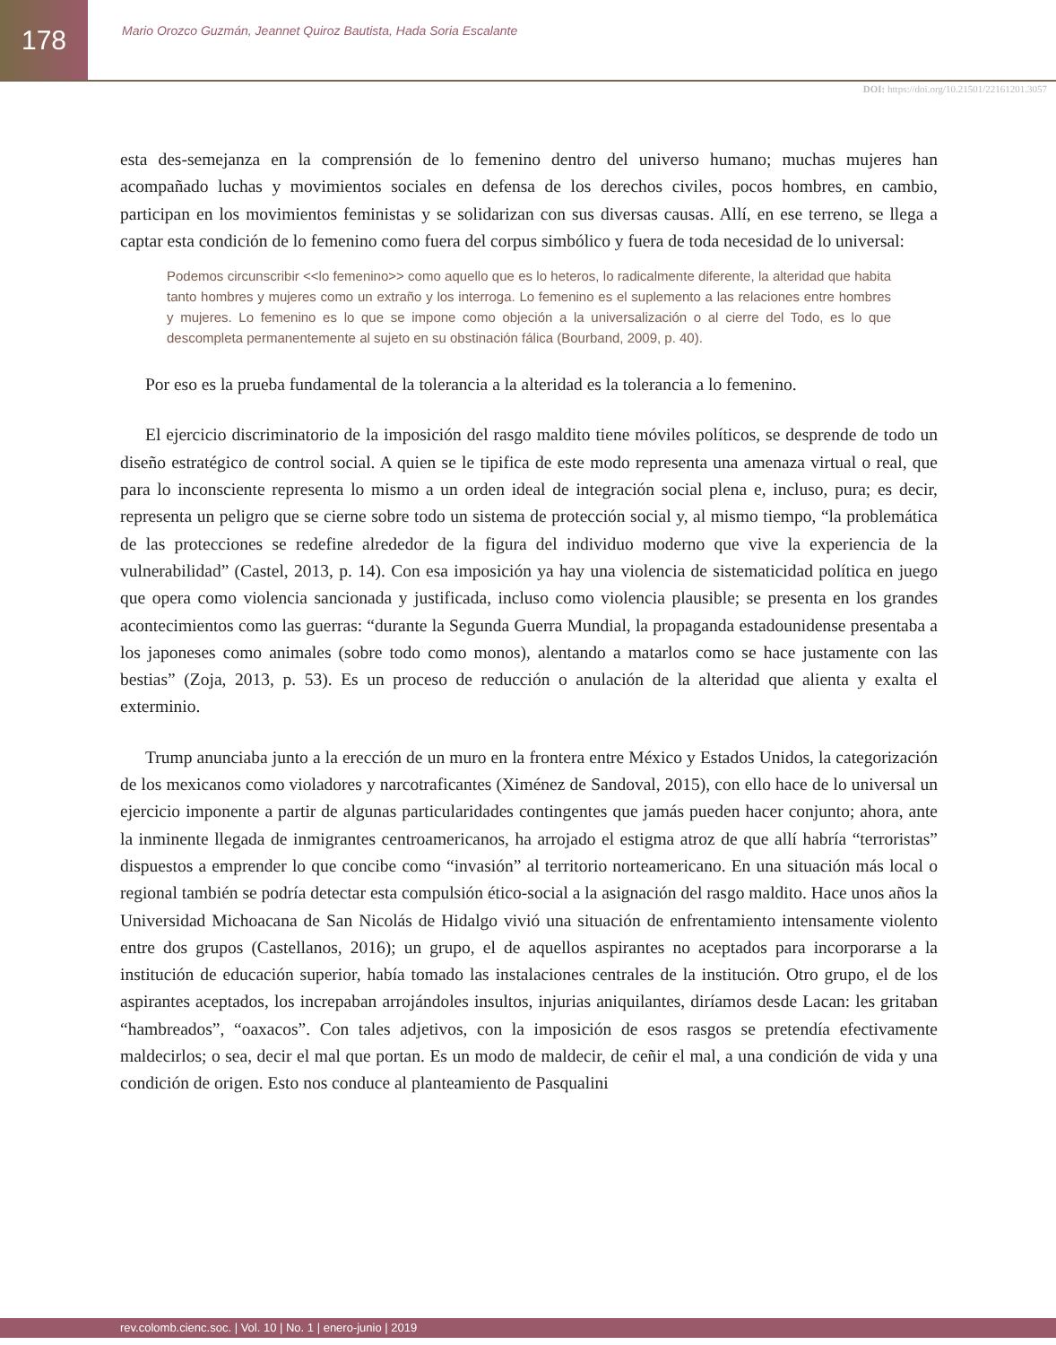178
Mario Orozco Guzmán, Jeannet Quiroz Bautista, Hada Soria Escalante
DOI: https://doi.org/10.21501/22161201.3057
esta des-semejanza en la comprensión de lo femenino dentro del universo humano; muchas mujeres han acompañado luchas y movimientos sociales en defensa de los derechos civiles, pocos hombres, en cambio, participan en los movimientos feministas y se solidarizan con sus diversas causas. Allí, en ese terreno, se llega a captar esta condición de lo femenino como fuera del corpus simbólico y fuera de toda necesidad de lo universal:
Podemos circunscribir <<lo femenino>> como aquello que es lo heteros, lo radicalmente diferente, la alteridad que habita tanto hombres y mujeres como un extraño y los interroga. Lo femenino es el suplemento a las relaciones entre hombres y mujeres. Lo femenino es lo que se impone como objeción a la universalización o al cierre del Todo, es lo que descompleta permanentemente al sujeto en su obstinación fálica (Bourband, 2009, p. 40).
Por eso es la prueba fundamental de la tolerancia a la alteridad es la tolerancia a lo femenino.
El ejercicio discriminatorio de la imposición del rasgo maldito tiene móviles políticos, se desprende de todo un diseño estratégico de control social. A quien se le tipifica de este modo representa una amenaza virtual o real, que para lo inconsciente representa lo mismo a un orden ideal de integración social plena e, incluso, pura; es decir, representa un peligro que se cierne sobre todo un sistema de protección social y, al mismo tiempo, “la problemática de las protecciones se redefine alrededor de la figura del individuo moderno que vive la experiencia de la vulnerabilidad” (Castel, 2013, p. 14). Con esa imposición ya hay una violencia de sistematicidad política en juego que opera como violencia sancionada y justificada, incluso como violencia plausible; se presenta en los grandes acontecimientos como las guerras: “durante la Segunda Guerra Mundial, la propaganda estadounidense presentaba a los japoneses como animales (sobre todo como monos), alentando a matarlos como se hace justamente con las bestias” (Zoja, 2013, p. 53). Es un proceso de reducción o anulación de la alteridad que alienta y exalta el exterminio.
Trump anunciaba junto a la erección de un muro en la frontera entre México y Estados Unidos, la categorización de los mexicanos como violadores y narcotraficantes (Ximénez de Sandoval, 2015), con ello hace de lo universal un ejercicio imponente a partir de algunas particularidades contingentes que jamás pueden hacer conjunto; ahora, ante la inminente llegada de inmigrantes centroamericanos, ha arrojado el estigma atroz de que allí habría “terroristas” dispuestos a emprender lo que concibe como “invasión” al territorio norteamericano. En una situación más local o regional también se podría detectar esta compulsión ético-social a la asignación del rasgo maldito. Hace unos años la Universidad Michoacana de San Nicolás de Hidalgo vivió una situación de enfrentamiento intensamente violento entre dos grupos (Castellanos, 2016); un grupo, el de aquellos aspirantes no aceptados para incorporarse a la institución de educación superior, había tomado las instalaciones centrales de la institución. Otro grupo, el de los aspirantes aceptados, los increpaban arrojándoles insultos, injurias aniquilantes, diríamos desde Lacan: les gritaban “hambreados”, “oaxacos”. Con tales adjetivos, con la imposición de esos rasgos se pretendía efectivamente maldecirlos; o sea, decir el mal que portan. Es un modo de maldecir, de ceñir el mal, a una condición de vida y una condición de origen. Esto nos conduce al planteamiento de Pasqualini
rev.colomb.cienc.soc. | Vol. 10 | No. 1 | enero-junio | 2019